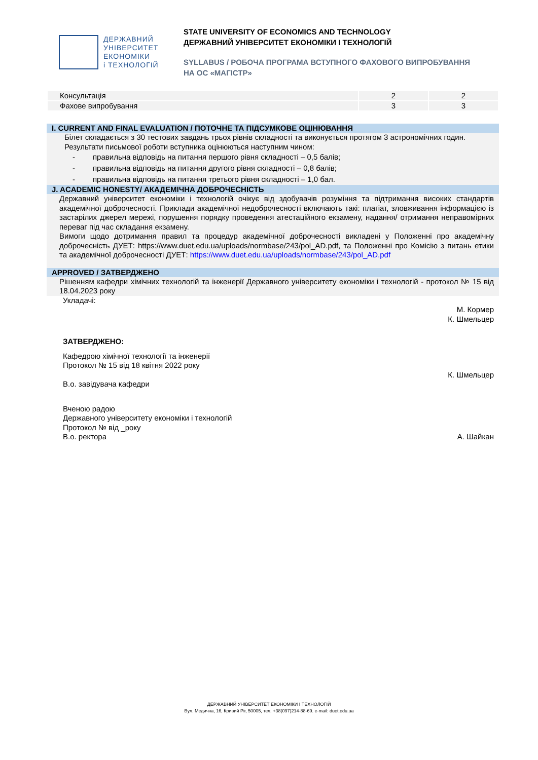ДЕРЖАВНИЙ
УНІВЕРСИТЕТ
ЕКОНОМІКИ
і ТЕХНОЛОГІЙ
STATE UNIVERSITY OF ECONOMICS AND TECHNOLOGY
ДЕРЖАВНИЙ УНІВЕРСИТЕТ ЕКОНОМІКИ І ТЕХНОЛОГІЙ
SYLLABUS / РОБОЧА ПРОГРАМА ВСТУПНОГО ФАХОВОГО ВИПРОБУВАННЯ
НА ОС «МАГІСТР»
| Консультація | 2 | 2 |
| Фахове випробування | 3 | 3 |
I. CURRENT AND FINAL EVALUATION / ПОТОЧНЕ ТА ПІДСУМКОВЕ ОЦІНЮВАННЯ
Білет складається з 30 тестових завдань трьох рівнів складності та виконується протягом 3 астрономічних годин.
Результати письмової роботи вступника оцінюються наступним чином:
- правильна відповідь на питання першого рівня складності – 0,5 балів;
- правильна відповідь на питання другого рівня складності – 0,8 балів;
- правильна відповідь на питання третього рівня складності – 1,0 бал.
J. ACADEMIC HONESTY/ АКАДЕМІЧНА ДОБРОЧЕСНІСТЬ
Державний університет економіки і технологій очікує від здобувачів розуміння та підтримання високих стандартів академічної доброчесності. Приклади академічної недоброчесності включають такі: плагіат, зловживання інформацією із застарілих джерел мережі, порушення порядку проведення атестаційного екзамену, надання/ отримання неправомірних переваг під час складання екзамену.
Вимоги щодо дотримання правил та процедур академічної доброчесності викладені у Положенні про академічну доброчесність ДУЕТ: https://www.duet.edu.ua/uploads/normbase/243/pol_AD.pdf, та Положенні про Комісію з питань етики та академічної доброчесності ДУЕТ: https://www.duet.edu.ua/uploads/normbase/243/pol_AD.pdf
APPROVED / ЗАТВЕРДЖЕНО
Рішенням кафедри хімічних технологій та інженерії Державного університету економіки і технологій - протокол № 15 від 18.04.2023 року
Укладачі:
М. Кормер
К. Шмельцер
ЗАТВЕРДЖЕНО:
Кафедрою хімічної технології та інженерії
Протокол № 15 від 18 квітня 2022 року
К. Шмельцер
В.о. завідувача кафедри
Вченою радою
Державного університету економіки і технологій
Протокол № від _року
В.о. ректора А. Шайкан
ДЕРЖАВНИЙ УНІВЕРСИТЕТ ЕКОНОМІКИ І ТЕХНОЛОГІЙ
Вул. Медична, 16, Кривий Ріг, 50005, тел. +38(097)214-88-69. e-mail: duet.edu.ua